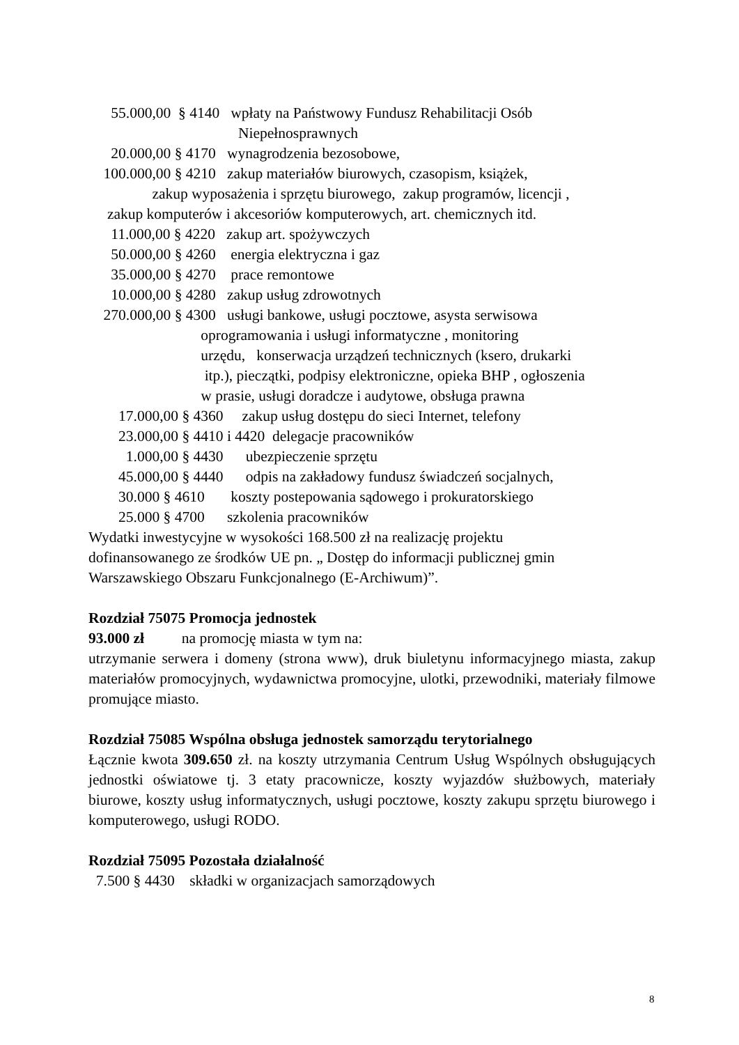55.000,00 § 4140 wpłaty na Państwowy Fundusz Rehabilitacji Osób
Niepełnosprawnych
20.000,00 § 4170 wynagrodzenia bezosobowe,
100.000,00 § 4210 zakup materiałów biurowych, czasopism, książek,
zakup wyposażenia i sprzętu biurowego, zakup programów, licencji ,
zakup komputerów i akcesoriów komputerowych, art. chemicznych itd.
11.000,00 § 4220 zakup art. spożywczych
50.000,00 § 4260 energia elektryczna i gaz
35.000,00 § 4270 prace remontowe
10.000,00 § 4280 zakup usług zdrowotnych
270.000,00 § 4300 usługi bankowe, usługi pocztowe, asysta serwisowa
oprogramowania i usługi informatyczne , monitoring
urzędu, konserwacja urządzeń technicznych (ksero, drukarki
itp.), pieczątki, podpisy elektroniczne, opieka BHP , ogłoszenia
w prasie, usługi doradcze i audytowe, obsługa prawna
17.000,00 § 4360 zakup usług dostępu do sieci Internet, telefony
23.000,00 § 4410 i 4420 delegacje pracowników
1.000,00 § 4430 ubezpieczenie sprzętu
45.000,00 § 4440 odpis na zakładowy fundusz świadczeń socjalnych,
30.000 § 4610 koszty postepowania sądowego i prokuratorskiego
25.000 § 4700 szkolenia pracowników
Wydatki inwestycyjne w wysokości 168.500 zł na realizację projektu
dofinansowanego ze środków UE pn. „ Dostęp do informacji publicznej gmin
Warszawskiego Obszaru Funkcjonalnego (E-Archiwum)”.
Rozdział 75075 Promocja jednostek
93.000 zł na promocję miasta w tym na:
utrzymanie serwera i domeny (strona www), druk biuletynu informacyjnego miasta, zakup materiałów promocyjnych, wydawnictwa promocyjne, ulotki, przewodniki, materiały filmowe promujące miasto.
Rozdział 75085 Wspólna obsługa jednostek samorządu terytorialnego
Łącznie kwota 309.650 zł. na koszty utrzymania Centrum Usług Wspólnych obsługujących jednostki oświatowe tj. 3 etaty pracownicze, koszty wyjazdów służbowych, materiały biurowe, koszty usług informatycznych, usługi pocztowe, koszty zakupu sprzętu biurowego i komputerowego, usługi RODO.
Rozdział 75095 Pozostała działalność
7.500 § 4430 składki w organizacjach samorządowych
8